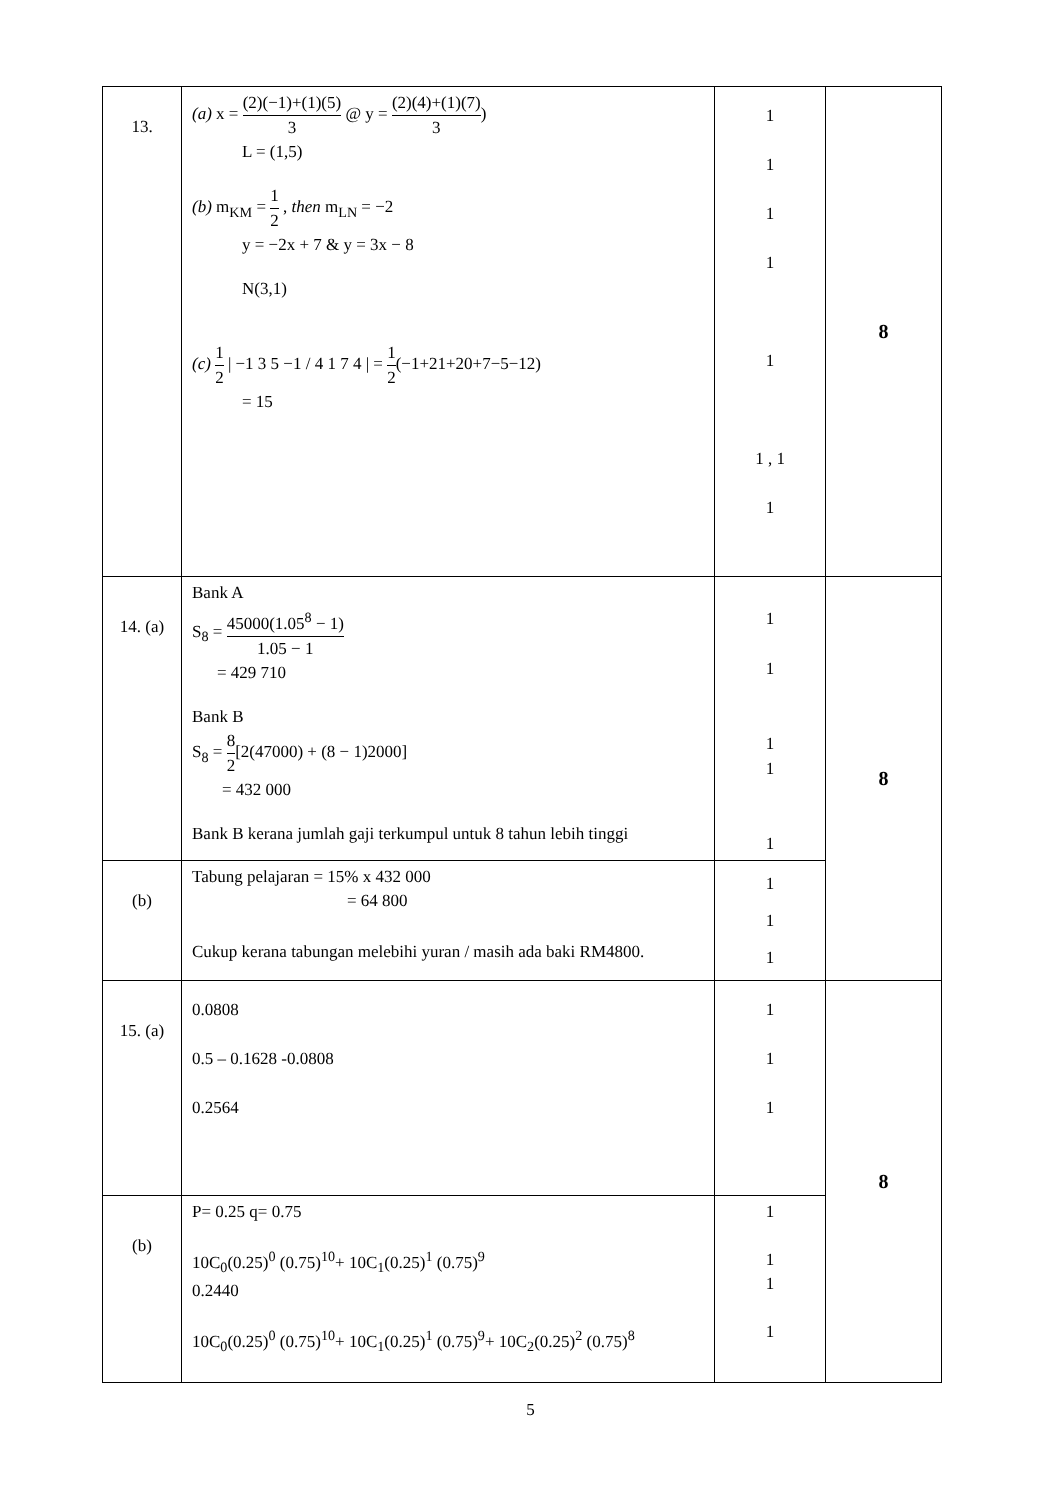| 13. | (a) x = (2)(−1)+(1)(5) 3 @ y = (2)(4)+(1)(7) 3 ) L = (1,5) (b) m<sub>KM</sub> = 1 2 , then m<sub>LN</sub> = −2 y = −2x + 7 & y = 3x − 8 N(3,1) (c) 1 2 / −1 3 5 −1 / 4 1 7 4 / = 1 2 (−1+21+20+7−5−12) = 15 | 1 1 1 1 1 1 , 1 1 | 8 |
| 14. (a) | Bank A S<sub>8</sub> = 45000(1.05<sup>8</sup> − 1) 1.05 − 1 = 429 710 Bank B S<sub>8</sub> = 8 2 [2(47000) + (8 − 1)2000] = 432 000 Bank B kerana jumlah gaji terkumpul untuk 8 tahun lebih tinggi | 1 1 1 1 1 | 8 |
| (b) | Tabung pelajaran = 15% x 432 000 = 64 800 Cukup kerana tabungan melebihi yuran / masih ada baki RM4800. | 1 1 1 | |
| 15. (a) | 0.0808 0.5 – 0.1628 -0.0808 0.2564 | 1 1 1 | 8 |
| (b) | P= 0.25 q= 0.75 10C<sub>0</sub>(0.25)<sup>0</sup> (0.75)<sup>10</sup>+ 10C<sub>1</sub>(0.25)<sup>1</sup> (0.75)<sup>9</sup> 0.2440 10C<sub>0</sub>(0.25)<sup>0</sup> (0.75)<sup>10</sup>+ 10C<sub>1</sub>(0.25)<sup>1</sup> (0.75)<sup>9</sup>+ 10C<sub>2</sub>(0.25)<sup>2</sup> (0.75)<sup>8</sup> | 1 1 1 1 | |
5